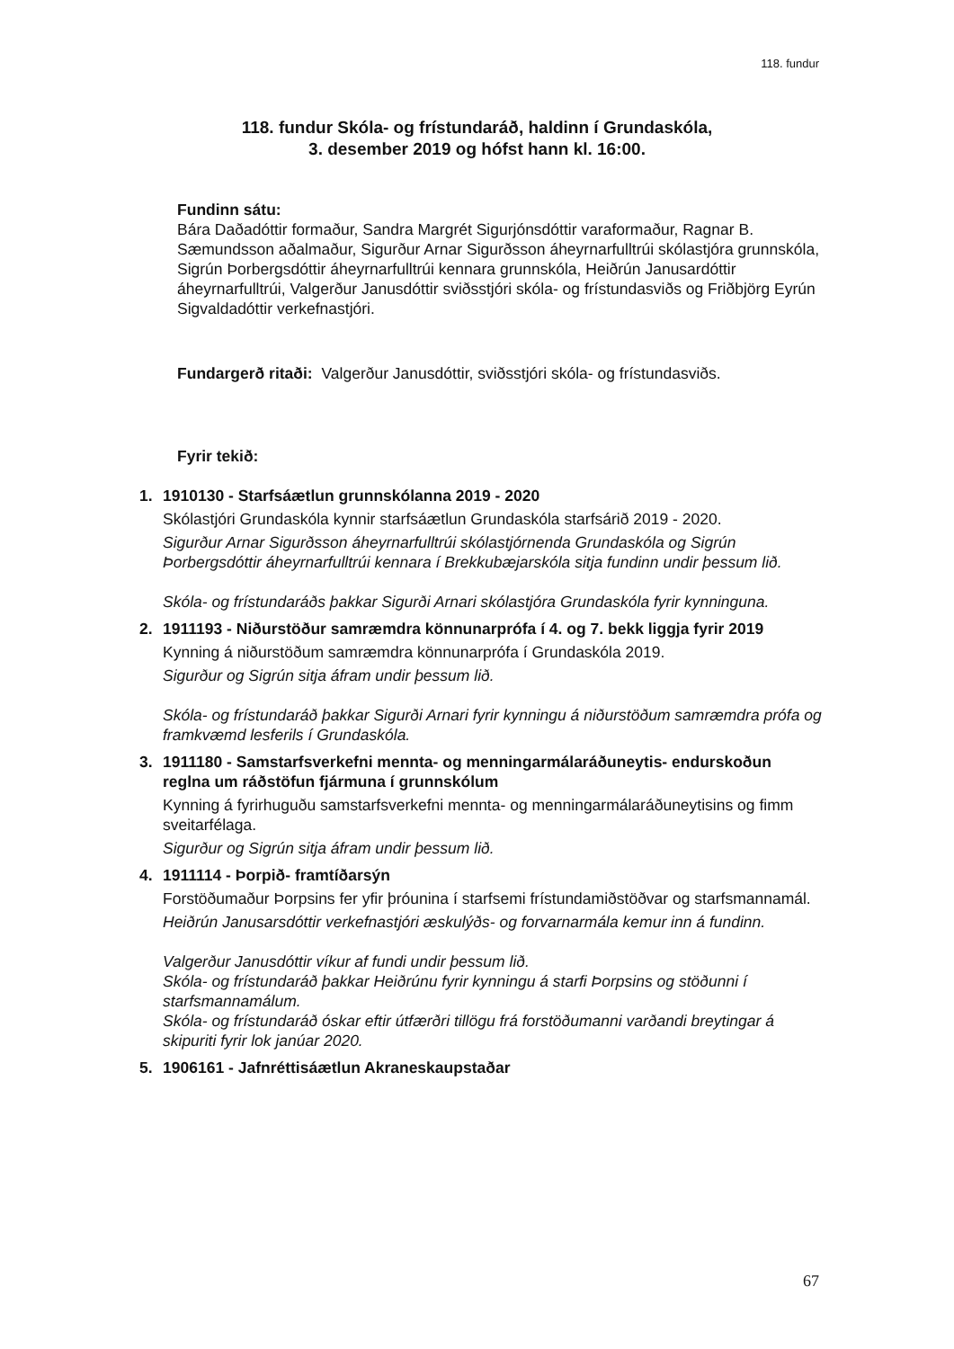118. fundur
118. fundur Skóla- og frístundaráð, haldinn í Grundaskóla,
3. desember 2019 og hófst hann kl. 16:00.
Fundinn sátu:
Bára Daðadóttir formaður, Sandra Margrét Sigurjónsdóttir varaformaður, Ragnar B. Sæmundsson aðalmaður, Sigurður Arnar Sigurðsson áheyrnarfulltrúi skólastjóra grunnskóla, Sigrún Þorbergsdóttir áheyrnarfulltrúi kennara grunnskóla, Heiðrún Janusardóttir áheyrnarfulltrúi, Valgerður Janusdóttir sviðsstjóri skóla- og frístundasviðs og Friðbjörg Eyrún Sigvaldadóttir verkefnastjóri.
Fundargerð ritaði: Valgerður Janusdóttir, sviðsstjóri skóla- og frístundasviðs.
Fyrir tekið:
1. 1910130 - Starfsáætlun grunnskólanna 2019 - 2020
Skólastjóri Grundaskóla kynnir starfsáætlun Grundaskóla starfsárið 2019 - 2020.
Sigurður Arnar Sigurðsson áheyrnarfulltrúi skólastjórnenda Grundaskóla og Sigrún Þorbergsdóttir áheyrnarfulltrúi kennara í Brekkubæjarskóla sitja fundinn undir þessum lið.
Skóla- og frístundaráðs þakkar Sigurði Arnari skólastjóra Grundaskóla fyrir kynninguna.
2. 1911193 - Niðurstöður samræmdra könnunarprófa í 4. og 7. bekk liggja fyrir 2019
Kynning á niðurstöðum samræmdra könnunarprófa í Grundaskóla 2019.
Sigurður og Sigrún sitja áfram undir þessum lið.
Skóla- og frístundaráð þakkar Sigurði Arnari fyrir kynningu á niðurstöðum samræmdra prófa og framkvæmd lesferils í Grundaskóla.
3. 1911180 - Samstarfsverkefni mennta- og menningarmálaráðuneytis- endurskoðun reglna um ráðstöfun fjármuna í grunnskólum
Kynning á fyrirhuguðu samstarfsverkefni mennta- og menningarmálaráðuneytisins og fimm sveitarfélaga.
Sigurður og Sigrún sitja áfram undir þessum lið.
4. 1911114 - Þorpið- framtíðarsýn
Forstöðumaður Þorpsins fer yfir þróunina í starfsemi frístundamiðstöðvar og starfsmannamál.
Heiðrún Janusarsdóttir verkefnastjóri æskulýðs- og forvarnarmála kemur inn á fundinn.
Valgerður Janusdóttir víkur af fundi undir þessum lið.
Skóla- og frístundaráð þakkar Heiðrúnu fyrir kynningu á starfi Þorpsins og stöðunni í starfsmannamálum.
Skóla- og frístundaráð óskar eftir útfærðri tillögu frá forstöðumanni varðandi breytingar á skipuriti fyrir lok janúar 2020.
5. 1906161 - Jafnréttisáætlun Akraneskaupstaðar
67